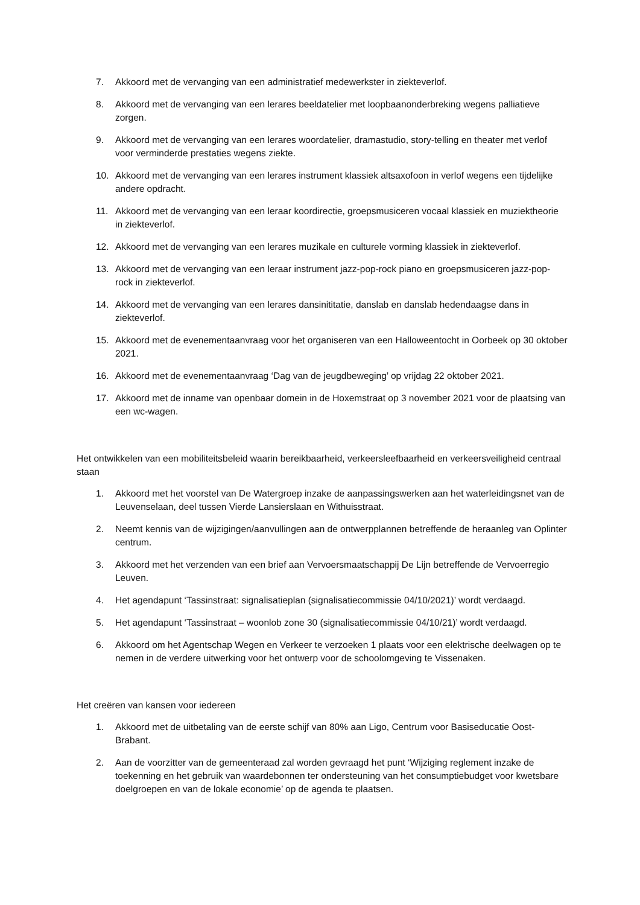7. Akkoord met de vervanging van een administratief medewerkster in ziekteverlof.
8. Akkoord met de vervanging van een lerares beeldatelier met loopbaanonderbreking wegens palliatieve zorgen.
9. Akkoord met de vervanging van een lerares woordatelier, dramastudio, story-telling en theater met verlof voor verminderde prestaties wegens ziekte.
10. Akkoord met de vervanging van een lerares instrument klassiek altsaxofoon in verlof wegens een tijdelijke andere opdracht.
11. Akkoord met de vervanging van een leraar koordirectie, groepsmusiceren vocaal klassiek en muziektheorie in ziekteverlof.
12. Akkoord met de vervanging van een lerares muzikale en culturele vorming klassiek in ziekteverlof.
13. Akkoord met de vervanging van een leraar instrument jazz-pop-rock piano en groepsmusiceren jazz-pop-rock in ziekteverlof.
14. Akkoord met de vervanging van een lerares dansinititatie, danslab en danslab hedendaagse dans in ziekteverlof.
15. Akkoord met de evenementaanvraag voor het organiseren van een Halloweentocht in Oorbeek op 30 oktober 2021.
16. Akkoord met de evenementaanvraag ‘Dag van de jeugdbeweging’ op vrijdag 22 oktober 2021.
17. Akkoord met de inname van openbaar domein in de Hoxemstraat op 3 november 2021 voor de plaatsing van een wc-wagen.
Het ontwikkelen van een mobiliteitsbeleid waarin bereikbaarheid, verkeersleefbaarheid en verkeersveiligheid centraal staan
1. Akkoord met het voorstel van De Watergroep inzake de aanpassingswerken aan het waterleidingsnet van de Leuvenselaan, deel tussen Vierde Lansierslaan en Withuisstraat.
2. Neemt kennis van de wijzigingen/aanvullingen aan de ontwerpplannen betreffende de heraanleg van Oplinter centrum.
3. Akkoord met het verzenden van een brief aan Vervoersmaatschappij De Lijn betreffende de Vervoerregio Leuven.
4. Het agendapunt ‘Tassinstraat: signalisatieplan (signalisatiecommissie 04/10/2021)’ wordt verdaagd.
5. Het agendapunt ‘Tassinstraat – woonlob zone 30 (signalisatiecommissie 04/10/21)’ wordt verdaagd.
6. Akkoord om het Agentschap Wegen en Verkeer te verzoeken 1 plaats voor een elektrische deelwagen op te nemen in de verdere uitwerking voor het ontwerp voor de schoolomgeving te Vissenaken.
Het creëren van kansen voor iedereen
1. Akkoord met de uitbetaling van de eerste schijf van 80% aan Ligo, Centrum voor Basiseducatie Oost-Brabant.
2. Aan de voorzitter van de gemeenteraad zal worden gevraagd het punt ‘Wijziging reglement inzake de toekenning en het gebruik van waardebonnen ter ondersteuning van het consumptiebudget voor kwetsbare doelgroepen en van de lokale economie’ op de agenda te plaatsen.